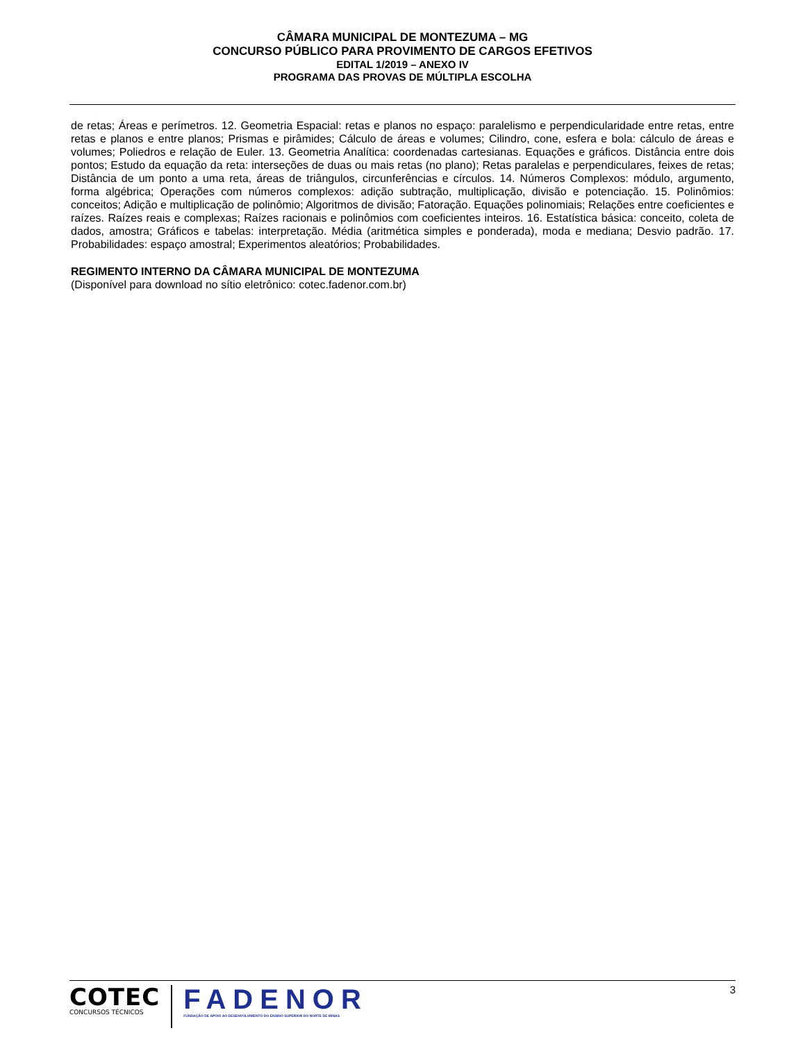CÂMARA MUNICIPAL DE MONTEZUMA – MG
CONCURSO PÚBLICO PARA PROVIMENTO DE CARGOS EFETIVOS
EDITAL 1/2019 – ANEXO IV
PROGRAMA DAS PROVAS DE MÚLTIPLA ESCOLHA
de retas; Áreas e perímetros. 12. Geometria Espacial: retas e planos no espaço: paralelismo e perpendicularidade entre retas, entre retas e planos e entre planos; Prismas e pirâmides; Cálculo de áreas e volumes; Cilindro, cone, esfera e bola: cálculo de áreas e volumes; Poliedros e relação de Euler. 13. Geometria Analítica: coordenadas cartesianas. Equações e gráficos. Distância entre dois pontos; Estudo da equação da reta: interseções de duas ou mais retas (no plano); Retas paralelas e perpendiculares, feixes de retas; Distância de um ponto a uma reta, áreas de triângulos, circunferências e círculos. 14. Números Complexos: módulo, argumento, forma algébrica; Operações com números complexos: adição subtração, multiplicação, divisão e potenciação. 15. Polinômios: conceitos; Adição e multiplicação de polinômio; Algoritmos de divisão; Fatoração. Equações polinomiais; Relações entre coeficientes e raízes. Raízes reais e complexas; Raízes racionais e polinômios com coeficientes inteiros. 16. Estatística básica: conceito, coleta de dados, amostra; Gráficos e tabelas: interpretação. Média (aritmética simples e ponderada), moda e mediana; Desvio padrão. 17. Probabilidades: espaço amostral; Experimentos aleatórios; Probabilidades.
REGIMENTO INTERNO DA CÂMARA MUNICIPAL DE MONTEZUMA
(Disponível para download no sítio eletrônico: cotec.fadenor.com.br)
COTEC
CONCURSOS TÉCNICOS
FADENOR
FUNDAÇÃO DE APOIO AO DESENVOLVIMENTO DO ENSINO SUPERIOR DO NORTE DE MINAS
3